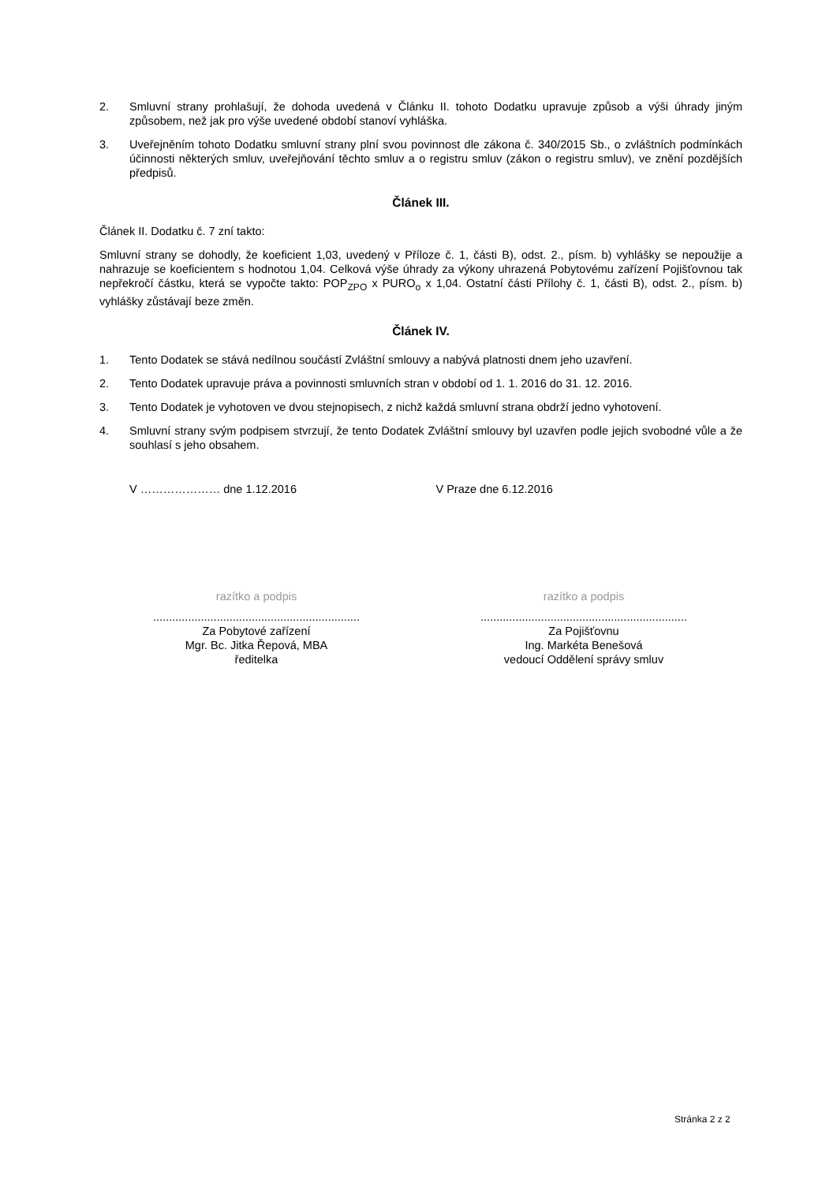2. Smluvní strany prohlašují, že dohoda uvedená v Článku II. tohoto Dodatku upravuje způsob a výši úhrady jiným způsobem, než jak pro výše uvedené období stanoví vyhláška.
3. Uveřejněním tohoto Dodatku smluvní strany plní svou povinnost dle zákona č. 340/2015 Sb., o zvláštních podmínkách účinnosti některých smluv, uveřejňování těchto smluv a o registru smluv (zákon o registru smluv), ve znění pozdějších předpisů.
Článek III.
Článek II. Dodatku č. 7 zní takto:
Smluvní strany se dohodly, že koeficient 1,03, uvedený v Příloze č. 1, části B), odst. 2., písm. b) vyhlášky se nepoužije a nahrazuje se koeficientem s hodnotou 1,04. Celková výše úhrady za výkony uhrazená Pobytovému zařízení Pojišťovnou tak nepřekročí částku, která se vypočte takto: POP<sub>ZPO</sub> x PURO<sub>o</sub> x 1,04. Ostatní části Přílohy č. 1, části B), odst. 2., písm. b) vyhlášky zůstávají beze změn.
Článek IV.
1. Tento Dodatek se stává nedílnou součástí Zvláštní smlouvy a nabývá platnosti dnem jeho uzavření.
2. Tento Dodatek upravuje práva a povinnosti smluvních stran v období od 1. 1. 2016 do 31. 12. 2016.
3. Tento Dodatek je vyhotoven ve dvou stejnopisech, z nichž každá smluvní strana obdrží jedno vyhotovení.
4. Smluvní strany svým podpisem stvrzují, že tento Dodatek Zvláštní smlouvy byl uzavřen podle jejich svobodné vůle a že souhlasí s jeho obsahem.
V ………………… dne 1.12.2016 V Praze dne 6.12.2016
razítko a podpis
.................................................................
Za Pobytové zařízení
Mgr. Bc. Jitka Řepová, MBA
ředitelka
razítko a podpis
.................................................................
Za Pojišťovnu
Ing. Markéta Benešová
vedoucí Oddělení správy smluv
Stránka 2 z 2